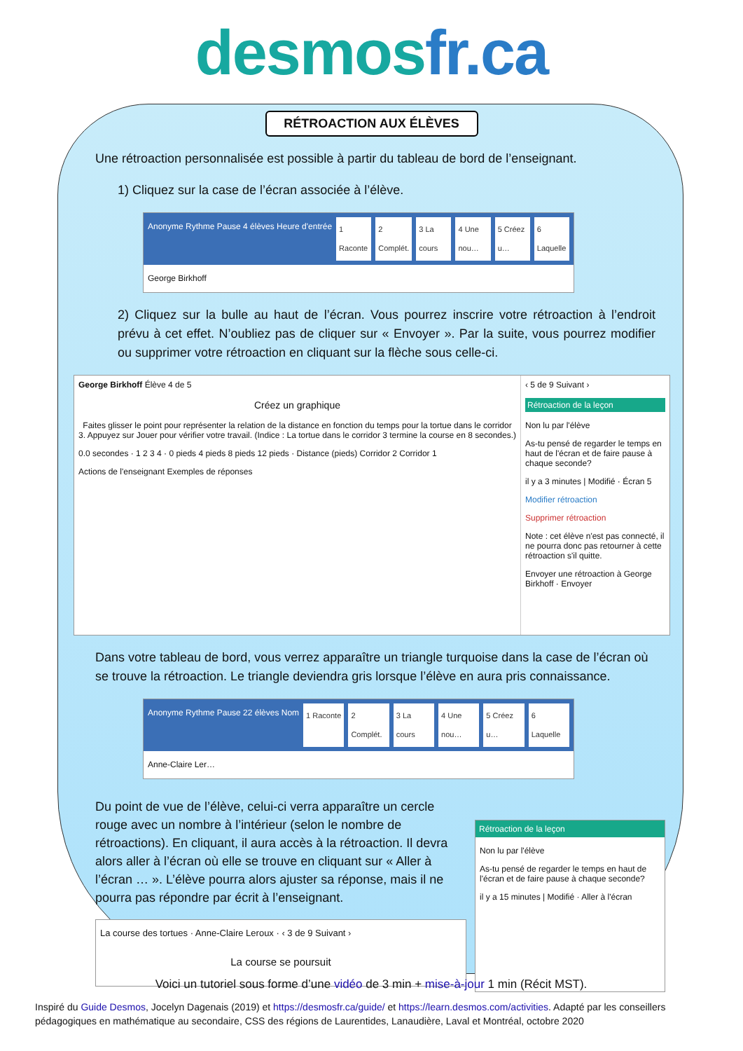desmosfr.ca
RÉTROACTION AUX ÉLÈVES
Une rétroaction personnalisée est possible à partir du tableau de bord de l’enseignant.
1) Cliquez sur la case de l’écran associée à l’élève.
Anonyme Rythme Pause 4 élèves Heure d'entrée
1 Raconte 2 Complét. 3 La cours 4 Une nou… 5 Créez u… 6 Laquelle
George Birkhoff
2) Cliquez sur la bulle au haut de l’écran. Vous pourrez inscrire votre rétroaction à l’endroit prévu à cet effet. N’oubliez pas de cliquer sur « Envoyer ». Par la suite, vous pourrez modifier ou supprimer votre rétroaction en cliquant sur la flèche sous celle-ci.
George Birkhoff Élève 4 de 5
Créez un graphique
Faites glisser le point pour représenter la relation de la distance en fonction du temps pour la tortue dans le corridor 3. Appuyez sur Jouer pour vérifier votre travail. (Indice : La tortue dans le corridor 3 termine la course en 8 secondes.)
0.0 secondes · 1 2 3 4 · 0 pieds 4 pieds 8 pieds 12 pieds · Distance (pieds) Corridor 2 Corridor 1
Actions de l'enseignant Exemples de réponses
‹ 5 de 9 Suivant ›
Rétroaction de la leçon
Non lu par l'élève
As-tu pensé de regarder le temps en haut de l'écran et de faire pause à chaque seconde?
il y a 3 minutes | Modifié · Écran 5
Modifier rétroaction
Supprimer rétroaction
Note : cet élève n'est pas connecté, il ne pourra donc pas retourner à cette rétroaction s'il quitte.
Envoyer une rétroaction à George Birkhoff · Envoyer
Dans votre tableau de bord, vous verrez apparaître un triangle turquoise dans la case de l’écran où se trouve la rétroaction. Le triangle deviendra gris lorsque l’élève en aura pris connaissance.
Anonyme Rythme Pause 22 élèves Nom
1 Raconte 2 Complét. 3 La cours 4 Une nou… 5 Créez u… 6 Laquelle
Anne-Claire Ler…
Du point de vue de l’élève, celui-ci verra apparaître un cercle rouge avec un nombre à l’intérieur (selon le nombre de rétroactions). En cliquant, il aura accès à la rétroaction. Il devra alors aller à l’écran où elle se trouve en cliquant sur « Aller à l’écran … ». L’élève pourra alors ajuster sa réponse, mais il ne pourra pas répondre par écrit à l’enseignant.
La course des tortues · Anne-Claire Leroux · ‹ 3 de 9 Suivant ›
La course se poursuit
Rétroaction de la leçon
Non lu par l'élève
As-tu pensé de regarder le temps en haut de l'écran et de faire pause à chaque seconde?
il y a 15 minutes | Modifié · Aller à l'écran
Voici un tutoriel sous forme d’une vidéo de 3 min + mise-à-jour 1 min (Récit MST).
Inspiré du Guide Desmos, Jocelyn Dagenais (2019) et https://desmosfr.ca/guide/ et https://learn.desmos.com/activities. Adapté par les conseillers pédagogiques en mathématique au secondaire, CSS des régions de Laurentides, Lanaudière, Laval et Montréal, octobre 2020